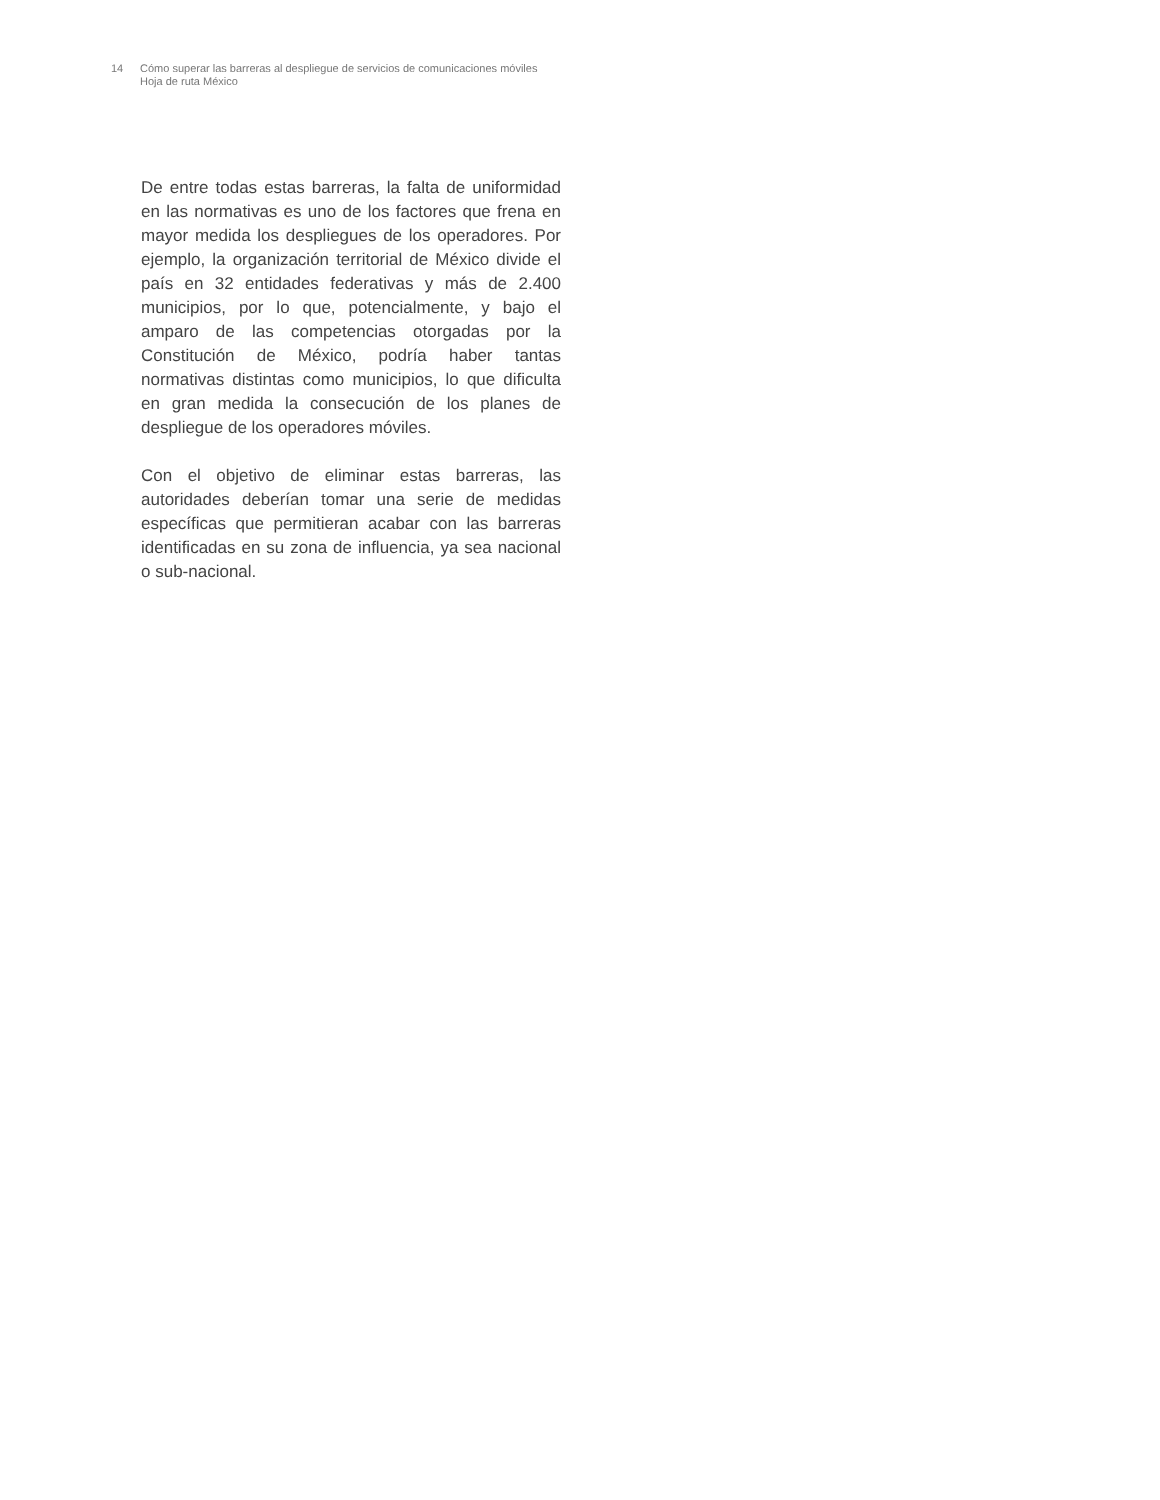14 Cómo superar las barreras al despliegue de servicios de comunicaciones móviles
Hoja de ruta México
De entre todas estas barreras, la falta de uniformidad en las normativas es uno de los factores que frena en mayor medida los despliegues de los operadores. Por ejemplo, la organización territorial de México divide el país en 32 entidades federativas y más de 2.400 municipios, por lo que, potencialmente, y bajo el amparo de las competencias otorgadas por la Constitución de México, podría haber tantas normativas distintas como municipios, lo que dificulta en gran medida la consecución de los planes de despliegue de los operadores móviles.
Con el objetivo de eliminar estas barreras, las autoridades deberían tomar una serie de medidas específicas que permitieran acabar con las barreras identificadas en su zona de influencia, ya sea nacional o sub-nacional.